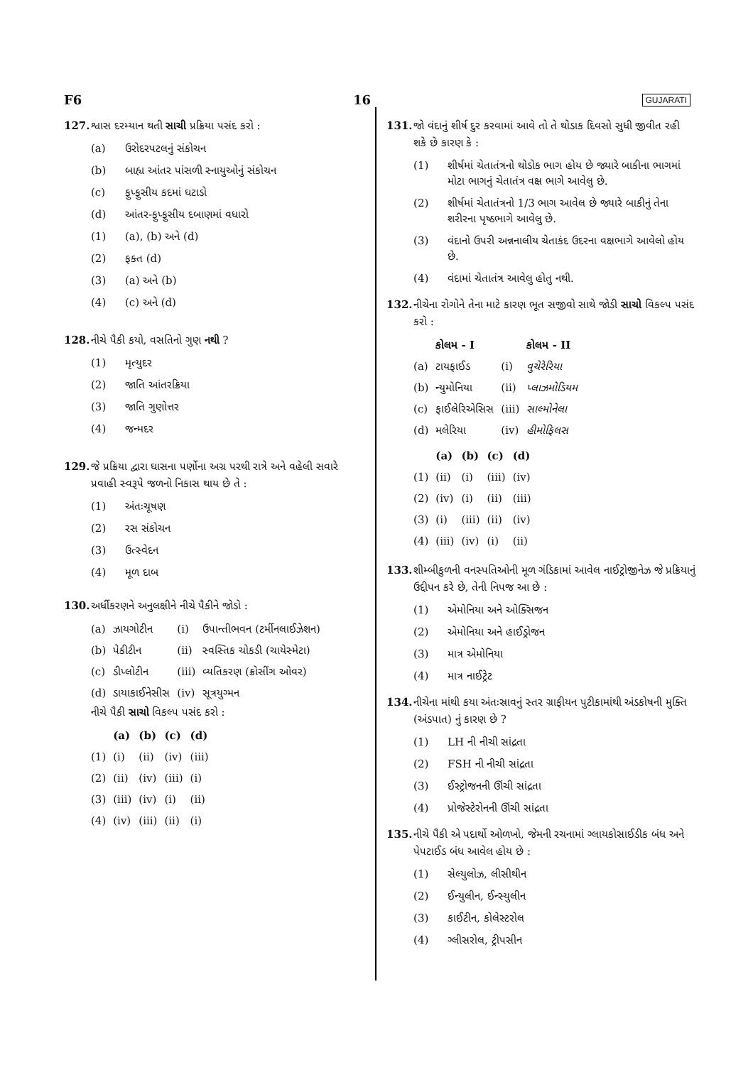F6 16 GUJARATI
127. શ્વાસ દરમ્યાન થતી સાચી પ્રક્રિયા પસંદ કરો :
(a) ઉરોદરપટલનું સંકોચન
(b) બાહ્ય આંતર પાંસળી સ્નાયુઓનું સંકોચન
(c) ફુપ્ફુસીય કદમાં ઘટાડો
(d) આંતર-ફુપ્ફુસીય દબાણમાં વધારો
(1) (a), (b) અને (d)
(2) ફક્ત (d)
(3) (a) અને (b)
(4) (c) અને (d)
128. નીચે પૈકી કયો, વસતિનો ગુણ નથી ?
(1) મૃત્યુદર
(2) જાતિ આંતરક્રિયા
(3) જાતિ ગુણોત્તર
(4) જન્મદર
129. જે પ્રક્રિયા દ્વારા ઘાસના પર્ણોના અગ્ર પરથી રાત્રે અને વહેલી સવારે પ્રવાહી સ્વરૂપે જળનો નિકાસ થાય છે તે :
(1) અંતઃચૂષણ
(2) રસ સંકોચન
(3) ઉત્સ્વેદન
(4) મૂળ દાબ
130. અર્ધીકરણને અનુલક્ષીને નીચે પૈકીને જોડો :
| (a) | ઝાયગોટીન | (i) | ઉપાન્તીભવન (ટર્મીનલાઈઝેશન) |
| (b) | પેકીટીન | (ii) | સ્વસ્તિક ચોકડી (ચાયેસ્મેટા) |
| (c) | ડીપ્લોટીન | (iii) | વ્યતિકરણ (ક્રોસીંગ ઓવર) |
| (d) | ડાયાકાઈનેસીસ | (iv) | સૂત્રયુગ્મન |
નીચે પૈકી સાચો વિકલ્પ પસંદ કરો :
| | (a) | (b) | (c) | (d) |
| --- | --- | --- | --- | --- |
| (1) | (i) | (ii) | (iv) | (iii) |
| (2) | (ii) | (iv) | (iii) | (i) |
| (3) | (iii) | (iv) | (i) | (ii) |
| (4) | (iv) | (iii) | (ii) | (i) |
131. જો વંદાનું શીર્ષ દુર કરવામાં આવે તો તે થોડાક દિવસો સુધી જીવીત રહી શકે છે કારણ કે :
(1) શીર્ષમાં ચેતાતંત્રનો થોડોક ભાગ હોય છે જ્યારે બાકીના ભાગમાં મોટા ભાગનું ચેતાતંત્ર વક્ષ ભાગે આવેલુ છે.
(2) શીર્ષમાં ચેતાતંત્રનો 1/3 ભાગ આવેલ છે જ્યારે બાકીનું તેના શરીરના પૃષ્ઠભાગે આવેલુ છે.
(3) વંદાનો ઉપરી અન્નનાલીય ચેતાકંદ ઉદરના વક્ષભાગે આવેલો હોય છે.
(4) વંદામાં ચેતાતંત્ર આવેલુ હોતુ નથી.
132. નીચેના રોગોને તેના માટે કારણ ભૂત સજીવો સાથે જોડી સાચો વિકલ્પ પસંદ કરો :
| | કોલમ - I | | કોલમ - II |
| --- | --- | --- | --- |
| (a) | ટાયફાઈડ | (i) | વુચેરેરિયા |
| (b) | ન્યુમોનિયા | (ii) | પ્લાઝમોડિયમ |
| (c) | ફાઈલેરિએસિસ | (iii) | સાલ્મોનેલા |
| (d) | મલેરિયા | (iv) | હીમોફિલસ |
| | (a) | (b) | (c) | (d) |
| --- | --- | --- | --- | --- |
| (1) | (ii) | (i) | (iii) | (iv) |
| (2) | (iv) | (i) | (ii) | (iii) |
| (3) | (i) | (iii) | (ii) | (iv) |
| (4) | (iii) | (iv) | (i) | (ii) |
133. શીમ્બીકુળની વનસ્પતિઓની મૂળ ગંડિકામાં આવેલ નાઈટ્રોજીનેઝ જે પ્રક્રિયાનું ઉદ્દીપન કરે છે, તેની નિપજ આ છે :
(1) એમોનિયા અને ઓક્સિજન
(2) એમોનિયા અને હાઈડ્રોજન
(3) માત્ર એમોનિયા
(4) માત્ર નાઈટ્રેટ
134. નીચેના માંથી કયા અંતઃસ્રાવનું સ્તર ગ્રાફીયન પુટીકામાંથી અંડકોષની મુક્તિ (અંડપાત) નું કારણ છે ?
(1) LH ની નીચી સાંદ્રતા
(2) FSH ની નીચી સાંદ્રતા
(3) ઈસ્ટ્રોજનની ઊંચી સાંદ્રતા
(4) પ્રોજેસ્ટેરોનની ઊંચી સાંદ્રતા
135. નીચે પૈકી એ પદાર્થો ઓળખો, જેમની રચનામાં ગ્લાયકોસાઈડીક બંધ અને પેપટાઈડ બંધ આવેલ હોય છે :
(1) સેલ્યુલોઝ, લીસીથીન
(2) ઈન્યુલીન, ઈન્સ્યુલીન
(3) કાઈટીન, કોલેસ્ટરોલ
(4) ગ્લીસરોલ, ટ્રીપસીન